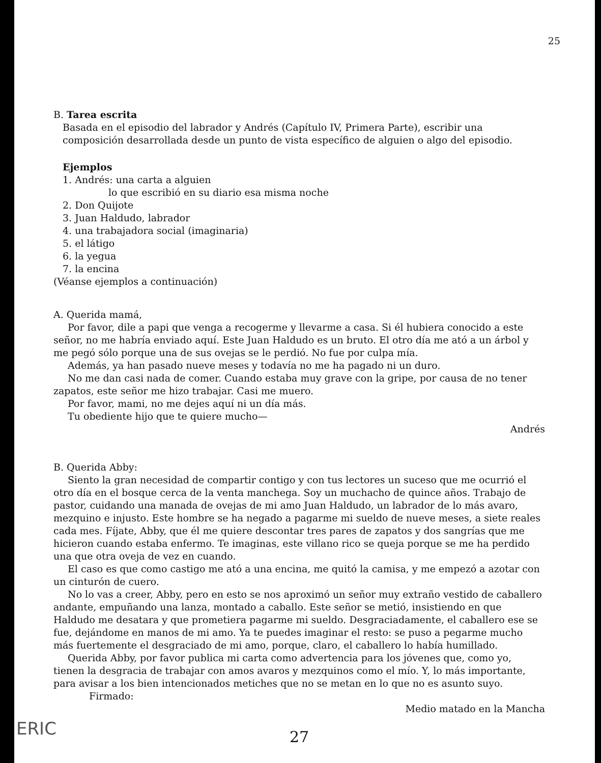25
B. Tarea escrita
Basada en el episodio del labrador y Andrés (Capítulo IV, Primera Parte), escribir una composición desarrollada desde un punto de vista específico de alguien o algo del episodio.
Ejemplos
1. Andrés: una carta a alguien
lo que escribió en su diario esa misma noche
2. Don Quijote
3. Juan Haldudo, labrador
4. una trabajadora social (imaginaria)
5. el látigo
6. la yegua
7. la encina
(Véanse ejemplos a continuación)
A. Querida mamá,
Por favor, dile a papi que venga a recogerme y llevarme a casa. Si él hubiera conocido a este señor, no me habría enviado aquí. Este Juan Haldudo es un bruto. El otro día me ató a un árbol y me pegó sólo porque una de sus ovejas se le perdió. No fue por culpa mía.
Además, ya han pasado nueve meses y todavía no me ha pagado ni un duro.
No me dan casi nada de comer. Cuando estaba muy grave con la gripe, por causa de no tener zapatos, este señor me hizo trabajar. Casi me muero.
Por favor, mami, no me dejes aquí ni un día más.
Tu obediente hijo que te quiere mucho—
Andrés
B. Querida Abby:
Siento la gran necesidad de compartir contigo y con tus lectores un suceso que me ocurrió el otro día en el bosque cerca de la venta manchega. Soy un muchacho de quince años. Trabajo de pastor, cuidando una manada de ovejas de mi amo Juan Haldudo, un labrador de lo más avaro, mezquino e injusto. Este hombre se ha negado a pagarme mi sueldo de nueve meses, a siete reales cada mes. Fíjate, Abby, que él me quiere descontar tres pares de zapatos y dos sangrías que me hicieron cuando estaba enfermo. Te imaginas, este villano rico se queja porque se me ha perdido una que otra oveja de vez en cuando.
El caso es que como castigo me ató a una encina, me quitó la camisa, y me empezó a azotar con un cinturón de cuero.
No lo vas a creer, Abby, pero en esto se nos aproximó un señor muy extraño vestido de caballero andante, empuñando una lanza, montado a caballo. Este señor se metió, insistiendo en que Haldudo me desatara y que prometiera pagarme mi sueldo. Desgraciadamente, el caballero ese se fue, dejándome en manos de mi amo. Ya te puedes imaginar el resto: se puso a pegarme mucho más fuertemente el desgraciado de mi amo, porque, claro, el caballero lo había humillado.
Querida Abby, por favor publica mi carta como advertencia para los jóvenes que, como yo, tienen la desgracia de trabajar con amos avaros y mezquinos como el mío. Y, lo más importante, para avisar a los bien intencionados metiches que no se metan en lo que no es asunto suyo.
Firmado:
Medio matado en la Mancha
27
ERIC